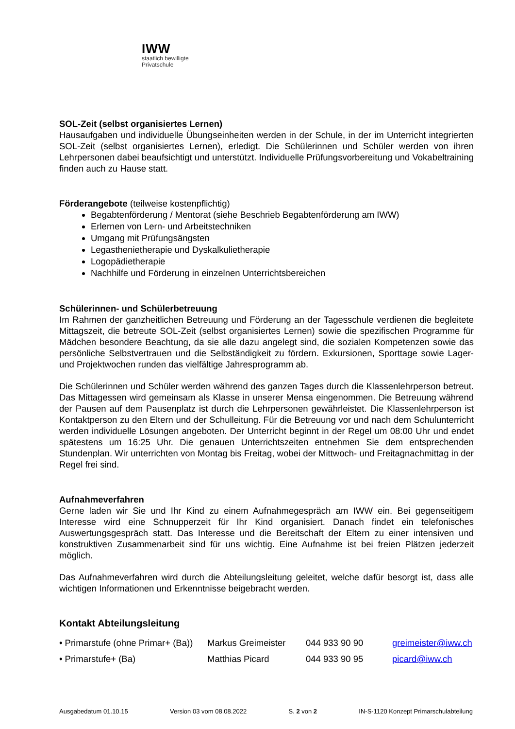IWW
staatlich bewilligte
Privatschule
SOL-Zeit (selbst organisiertes Lernen)
Hausaufgaben und individuelle Übungseinheiten werden in der Schule, in der im Unterricht integrierten SOL-Zeit (selbst organisiertes Lernen), erledigt. Die Schülerinnen und Schüler werden von ihren Lehrpersonen dabei beaufsichtigt und unterstützt. Individuelle Prüfungsvorbereitung und Vokabeltraining finden auch zu Hause statt.
Förderangebote (teilweise kostenpflichtig)
Begabtenförderung / Mentorat (siehe Beschrieb Begabtenförderung am IWW)
Erlernen von Lern- und Arbeitstechniken
Umgang mit Prüfungsängsten
Legasthenietherapie und Dyskalkulietherapie
Logopädietherapie
Nachhilfe und Förderung in einzelnen Unterrichtsbereichen
Schülerinnen- und Schülerbetreuung
Im Rahmen der ganzheitlichen Betreuung und Förderung an der Tagesschule verdienen die begleitete Mittagszeit, die betreute SOL-Zeit (selbst organisiertes Lernen) sowie die spezifischen Programme für Mädchen besondere Beachtung, da sie alle dazu angelegt sind, die sozialen Kompetenzen sowie das persönliche Selbstvertrauen und die Selbständigkeit zu fördern. Exkursionen, Sporttage sowie Lager- und Projektwochen runden das vielfältige Jahresprogramm ab.
Die Schülerinnen und Schüler werden während des ganzen Tages durch die Klassenlehrperson betreut. Das Mittagessen wird gemeinsam als Klasse in unserer Mensa eingenommen. Die Betreuung während der Pausen auf dem Pausenplatz ist durch die Lehrpersonen gewährleistet. Die Klassenlehrperson ist Kontaktperson zu den Eltern und der Schulleitung. Für die Betreuung vor und nach dem Schulunterricht werden individuelle Lösungen angeboten. Der Unterricht beginnt in der Regel um 08:00 Uhr und endet spätestens um 16:25 Uhr. Die genauen Unterrichtszeiten entnehmen Sie dem entsprechenden Stundenplan. Wir unterrichten von Montag bis Freitag, wobei der Mittwoch- und Freitagnachmittag in der Regel frei sind.
Aufnahmeverfahren
Gerne laden wir Sie und Ihr Kind zu einem Aufnahmegespräch am IWW ein. Bei gegenseitigem Interesse wird eine Schnupperzeit für Ihr Kind organisiert. Danach findet ein telefonisches Auswertungsgespräch statt. Das Interesse und die Bereitschaft der Eltern zu einer intensiven und konstruktiven Zusammenarbeit sind für uns wichtig. Eine Aufnahme ist bei freien Plätzen jederzeit möglich.
Das Aufnahmeverfahren wird durch die Abteilungsleitung geleitet, welche dafür besorgt ist, dass alle wichtigen Informationen und Erkenntnisse beigebracht werden.
Kontakt Abteilungsleitung
| • Primarstufe (ohne Primar+ (Ba)) | Markus Greimeister | 044 933 90 90 | greimeister@iww.ch |
| • Primarstufe+ (Ba) | Matthias Picard | 044 933 90 95 | picard@iww.ch |
Ausgabedatum 01.10.15 Version 03 vom 08.08.2022 S. 2 von 2 IN-S-1120 Konzept Primarschulabteilung